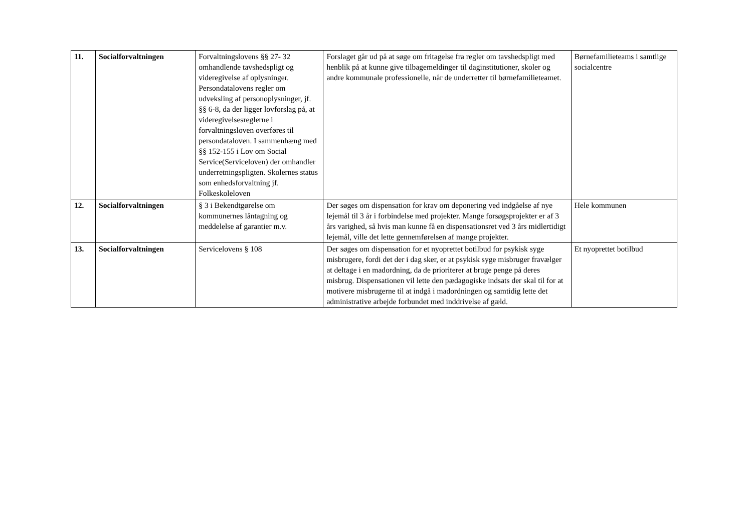| 11. | Socialforvaltningen | Forvaltningslovens §§ 27- 32 omhandlende tavshedspligt og videregivelse af oplysninger. Persondatalovens regler om udveksling af personoplysninger, jf. §§ 6-8, da der ligger lovforslag på, at videregivelsesreglerne i forvaltningsloven overføres til persondataloven. I sammenhæng med §§ 152-155 i Lov om Social Service(Serviceloven) der omhandler underretningspligten. Skolernes status som enhedsforvaltning jf. Folkeskoleloven | Forslaget går ud på at søge om fritagelse fra regler om tavshedspligt med henblik på at kunne give tilbagemeldinger til daginstitutioner, skoler og andre kommunale professionelle, når de underretter til børnefamilieteamet. | Børnefamilieteams i samtlige socialcentre |
| 12. | Socialforvaltningen | § 3 i Bekendtgørelse om kommunernes låntagning og meddelelse af garantier m.v. | Der søges om dispensation for krav om deponering ved indgåelse af nye lejemål til 3 år i forbindelse med projekter. Mange forsøgsprojekter er af 3 års varighed, så hvis man kunne få en dispensationsret ved 3 års midlertidigt lejemål, ville det lette gennemførelsen af mange projekter. | Hele kommunen |
| 13. | Socialforvaltningen | Servicelovens § 108 | Der søges om dispensation for et nyoprettet botilbud for psykisk syge misbrugere, fordi det der i dag sker, er at psykisk syge misbruger fravælger at deltage i en madordning, da de prioriterer at bruge penge på deres misbrug. Dispensationen vil lette den pædagogiske indsats der skal til for at motivere misbrugerne til at indgå i madordningen og samtidig lette det administrative arbejde forbundet med inddrivelse af gæld. | Et nyoprettet botilbud |